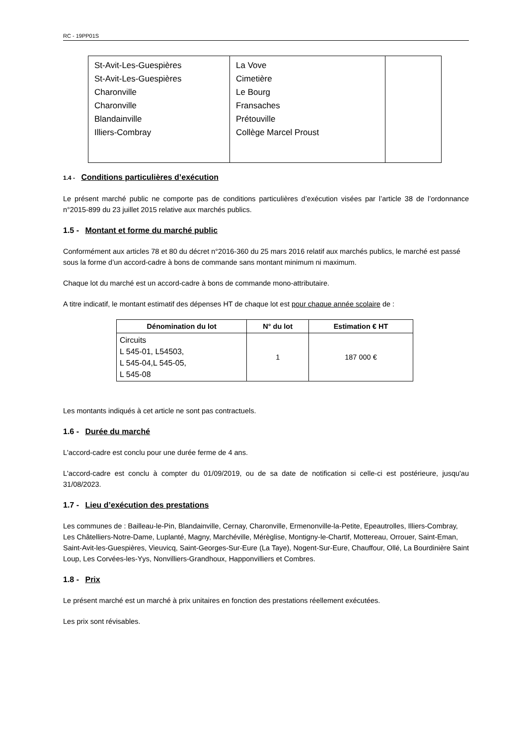RC - 19PP01S
| St-Avit-Les-Guespières St-Avit-Les-Guespières Charonville Charonville Blandainville Illiers-Combray | La Vove Cimetière Le Bourg Fransaches Prétouville Collège Marcel Proust | |
1.4 - Conditions particulières d’exécution
Le présent marché public ne comporte pas de conditions particulières d’exécution visées par l’article 38 de l’ordonnance n°2015-899 du 23 juillet 2015 relative aux marchés publics.
1.5 - Montant et forme du marché public
Conformément aux articles 78 et 80 du décret n°2016-360 du 25 mars 2016 relatif aux marchés publics, le marché est passé sous la forme d’un accord-cadre à bons de commande sans montant minimum ni maximum.
Chaque lot du marché est un accord-cadre à bons de commande mono-attributaire.
A titre indicatif, le montant estimatif des dépenses HT de chaque lot est pour chaque année scolaire de :
| Dénomination du lot | N° du lot | Estimation € HT |
| --- | --- | --- |
| Circuits L 545-01, L54503, L 545-04,L 545-05, L 545-08 | 1 | 187 000 € |
Les montants indiqués à cet article ne sont pas contractuels.
1.6 - Durée du marché
L'accord-cadre est conclu pour une durée ferme de 4 ans.
L'accord-cadre est conclu à compter du 01/09/2019, ou de sa date de notification si celle-ci est postérieure, jusqu'au 31/08/2023.
1.7 - Lieu d’exécution des prestations
Les communes de : Bailleau-le-Pin, Blandainville, Cernay, Charonville, Ermenonville-la-Petite, Epeautrolles, Illiers-Combray, Les Châtelliers-Notre-Dame, Luplanté, Magny, Marchéville, Mérèglise, Montigny-le-Chartif, Mottereau, Orrouer, Saint-Eman, Saint-Avit-les-Guespières, Vieuvicq, Saint-Georges-Sur-Eure (La Taye), Nogent-Sur-Eure, Chauffour, Ollé, La Bourdinière Saint Loup, Les Corvées-les-Yys, Nonvilliers-Grandhoux, Happonvilliers et Combres.
1.8 - Prix
Le présent marché est un marché à prix unitaires en fonction des prestations réellement exécutées.
Les prix sont révisables.